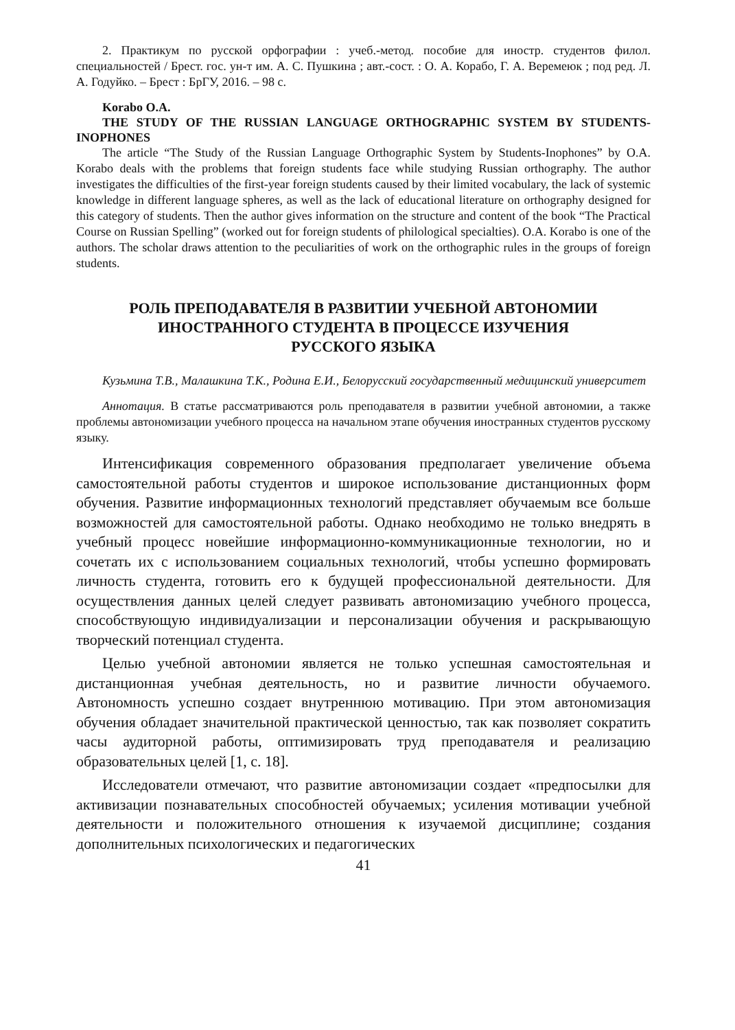2. Практикум по русской орфографии : учеб.-метод. пособие для иностр. студентов филол. специальностей / Брест. гос. ун-т им. А. С. Пушкина ; авт.-сост. : О. А. Корабо, Г. А. Веремеюк ; под ред. Л. А. Годуйко. – Брест : БрГУ, 2016. – 98 с.
Korabo O.A.
THE STUDY OF THE RUSSIAN LANGUAGE ORTHOGRAPHIC SYSTEM BY STUDENTS-INOPHONES
The article “The Study of the Russian Language Orthographic System by Students-Inophones” by O.A. Korabo deals with the problems that foreign students face while studying Russian orthography. The author investigates the difficulties of the first-year foreign students caused by their limited vocabulary, the lack of systemic knowledge in different language spheres, as well as the lack of educational literature on orthography designed for this category of students. Then the author gives information on the structure and content of the book “The Practical Course on Russian Spelling” (worked out for foreign students of philological specialties). O.A. Korabo is one of the authors. The scholar draws attention to the peculiarities of work on the orthographic rules in the groups of foreign students.
РОЛЬ ПРЕПОДАВАТЕЛЯ В РАЗВИТИИ УЧЕБНОЙ АВТОНОМИИ
ИНОСТРАННОГО СТУДЕНТА В ПРОЦЕССЕ ИЗУЧЕНИЯ
РУССКОГО ЯЗЫКА
Кузьмина Т.В., Малашкина Т.К., Родина Е.И., Белорусский государственный медицинский университет
Аннотация. В статье рассматриваются роль преподавателя в развитии учебной автономии, а также проблемы автономизации учебного процесса на начальном этапе обучения иностранных студентов русскому языку.
Интенсификация современного образования предполагает увеличение объема самостоятельной работы студентов и широкое использование дистанционных форм обучения. Развитие информационных технологий представляет обучаемым все больше возможностей для самостоятельной работы. Однако необходимо не только внедрять в учебный процесс новейшие информационно-коммуникационные технологии, но и сочетать их с использованием социальных технологий, чтобы успешно формировать личность студента, готовить его к будущей профессиональной деятельности. Для осуществления данных целей следует развивать автономизацию учебного процесса, способствующую индивидуализации и персонализации обучения и раскрывающую творческий потенциал студента.
Целью учебной автономии является не только успешная самостоятельная и дистанционная учебная деятельность, но и развитие личности обучаемого. Автономность успешно создает внутреннюю мотивацию. При этом автономизация обучения обладает значительной практической ценностью, так как позволяет сократить часы аудиторной работы, оптимизировать труд преподавателя и реализацию образовательных целей [1, с. 18].
Исследователи отмечают, что развитие автономизации создает «предпосылки для активизации познавательных способностей обучаемых; усиления мотивации учебной деятельности и положительного отношения к изучаемой дисциплине; создания дополнительных психологических и педагогических
41